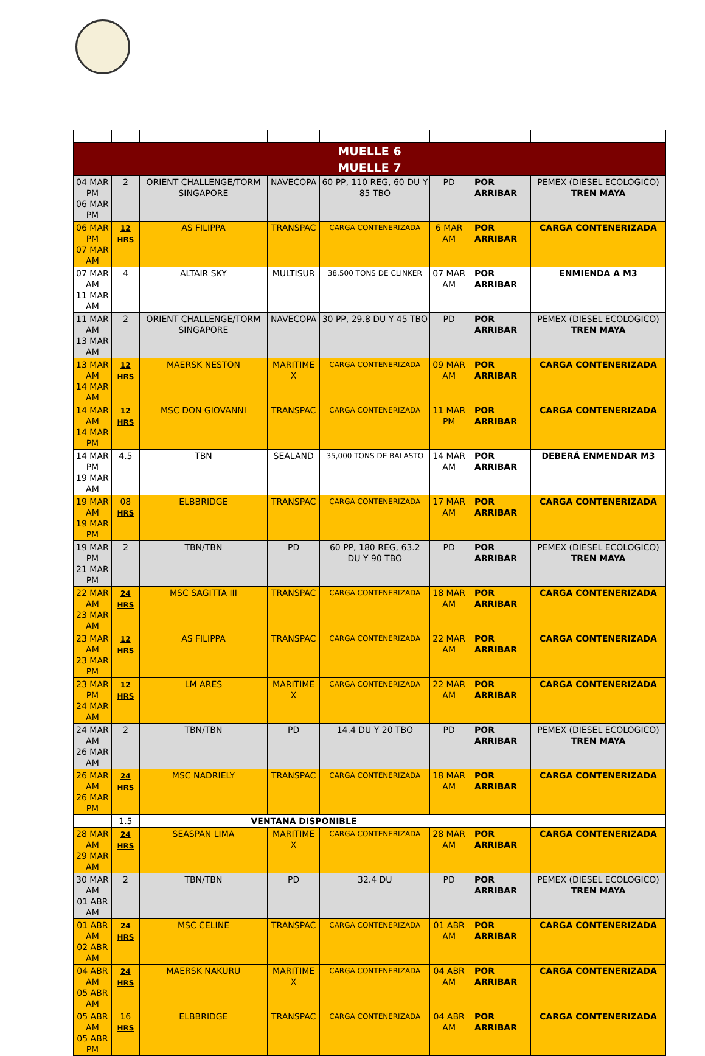| MUELLE 6 | | | | | | | |
| --- | --- | --- | --- | --- | --- | --- | --- |
| MUELLE 7 | | | | | | | |
| 04 MAR PM 06 MAR PM | 2 | ORIENT CHALLENGE/TORM SINGAPORE | NAVECOPA | 60 PP, 110 REG, 60 DU Y 85 TBO | PD | POR ARRIBAR | PEMEX (DIESEL ECOLOGICO) TREN MAYA |
| 06 MAR PM 07 MAR AM | 12 HRS | AS FILIPPA | TRANSPAC | CARGA CONTENERIZADA | 6 MAR AM | POR ARRIBAR | CARGA CONTENERIZADA |
| 07 MAR AM 11 MAR AM | 4 | ALTAIR SKY | MULTISUR | 38,500 TONS DE CLINKER | 07 MAR AM | POR ARRIBAR | ENMIENDA A M3 |
| 11 MAR AM 13 MAR AM | 2 | ORIENT CHALLENGE/TORM SINGAPORE | NAVECOPA | 30 PP, 29.8 DU Y 45 TBO | PD | POR ARRIBAR | PEMEX (DIESEL ECOLOGICO) TREN MAYA |
| 13 MAR AM 14 MAR AM | 12 HRS | MAERSK NESTON | MARITIME X | CARGA CONTENERIZADA | 09 MAR AM | POR ARRIBAR | CARGA CONTENERIZADA |
| 14 MAR AM 14 MAR PM | 12 HRS | MSC DON GIOVANNI | TRANSPAC | CARGA CONTENERIZADA | 11 MAR PM | POR ARRIBAR | CARGA CONTENERIZADA |
| 14 MAR PM 19 MAR AM | 4.5 | TBN | SEALAND | 35,000 TONS DE BALASTO | 14 MAR AM | POR ARRIBAR | DEBERÁ ENMENDAR M3 |
| 19 MAR AM 19 MAR PM | 08 HRS | ELBBRIDGE | TRANSPAC | CARGA CONTENERIZADA | 17 MAR AM | POR ARRIBAR | CARGA CONTENERIZADA |
| 19 MAR PM 21 MAR PM | 2 | TBN/TBN | PD | 60 PP, 180 REG, 63.2 DU Y 90 TBO | PD | POR ARRIBAR | PEMEX (DIESEL ECOLOGICO) TREN MAYA |
| 22 MAR AM 23 MAR AM | 24 HRS | MSC SAGITTA III | TRANSPAC | CARGA CONTENERIZADA | 18 MAR AM | POR ARRIBAR | CARGA CONTENERIZADA |
| 23 MAR AM 23 MAR PM | 12 HRS | AS FILIPPA | TRANSPAC | CARGA CONTENERIZADA | 22 MAR AM | POR ARRIBAR | CARGA CONTENERIZADA |
| 23 MAR PM 24 MAR AM | 12 HRS | LM ARES | MARITIME X | CARGA CONTENERIZADA | 22 MAR AM | POR ARRIBAR | CARGA CONTENERIZADA |
| 24 MAR AM 26 MAR AM | 2 | TBN/TBN | PD | 14.4 DU Y 20 TBO | PD | POR ARRIBAR | PEMEX (DIESEL ECOLOGICO) TREN MAYA |
| 26 MAR AM 26 MAR PM | 24 HRS | MSC NADRIELY | TRANSPAC | CARGA CONTENERIZADA | 18 MAR AM | POR ARRIBAR | CARGA CONTENERIZADA |
| | 1.5 | VENTANA DISPONIBLE | | | | | |
| 28 MAR AM 29 MAR AM | 24 HRS | SEASPAN LIMA | MARITIME X | CARGA CONTENERIZADA | 28 MAR AM | POR ARRIBAR | CARGA CONTENERIZADA |
| 30 MAR AM 01 ABR AM | 2 | TBN/TBN | PD | 32.4 DU | PD | POR ARRIBAR | PEMEX (DIESEL ECOLOGICO) TREN MAYA |
| 01 ABR AM 02 ABR AM | 24 HRS | MSC CELINE | TRANSPAC | CARGA CONTENERIZADA | 01 ABR AM | POR ARRIBAR | CARGA CONTENERIZADA |
| 04 ABR AM 05 ABR AM | 24 HRS | MAERSK NAKURU | MARITIME X | CARGA CONTENERIZADA | 04 ABR AM | POR ARRIBAR | CARGA CONTENERIZADA |
| 05 ABR AM 05 ABR PM | 16 HRS | ELBBRIDGE | TRANSPAC | CARGA CONTENERIZADA | 04 ABR AM | POR ARRIBAR | CARGA CONTENERIZADA |